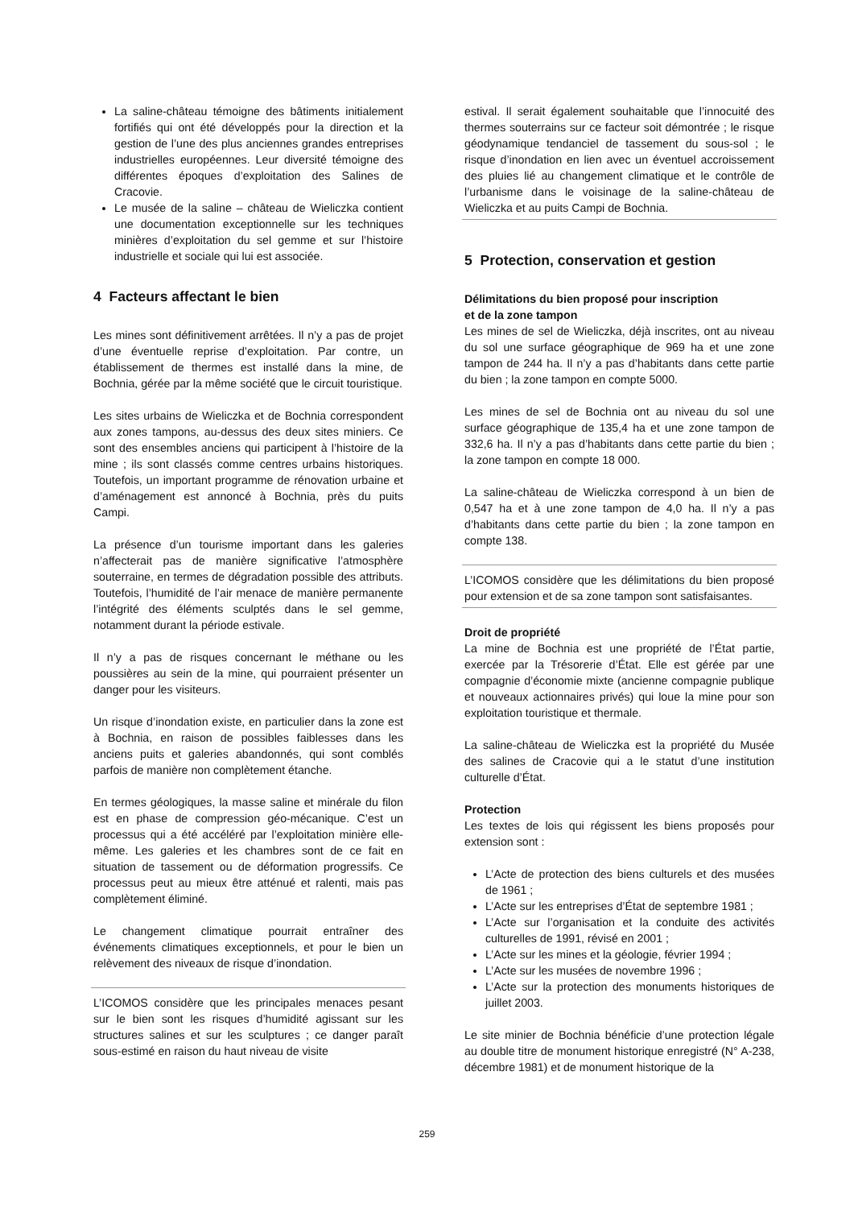La saline-château témoigne des bâtiments initialement fortifiés qui ont été développés pour la direction et la gestion de l’une des plus anciennes grandes entreprises industrielles européennes. Leur diversité témoigne des différentes époques d’exploitation des Salines de Cracovie.
Le musée de la saline – château de Wieliczka contient une documentation exceptionnelle sur les techniques minières d’exploitation du sel gemme et sur l’histoire industrielle et sociale qui lui est associée.
4 Facteurs affectant le bien
Les mines sont définitivement arrêtées. Il n’y a pas de projet d’une éventuelle reprise d’exploitation. Par contre, un établissement de thermes est installé dans la mine, de Bochnia, gérée par la même société que le circuit touristique.
Les sites urbains de Wieliczka et de Bochnia correspondent aux zones tampons, au-dessus des deux sites miniers. Ce sont des ensembles anciens qui participent à l’histoire de la mine ; ils sont classés comme centres urbains historiques. Toutefois, un important programme de rénovation urbaine et d’aménagement est annoncé à Bochnia, près du puits Campi.
La présence d’un tourisme important dans les galeries n’affecterait pas de manière significative l’atmosphère souterraine, en termes de dégradation possible des attributs. Toutefois, l’humidité de l’air menace de manière permanente l’intégrité des éléments sculptés dans le sel gemme, notamment durant la période estivale.
Il n’y a pas de risques concernant le méthane ou les poussières au sein de la mine, qui pourraient présenter un danger pour les visiteurs.
Un risque d’inondation existe, en particulier dans la zone est à Bochnia, en raison de possibles faiblesses dans les anciens puits et galeries abandonnés, qui sont comblés parfois de manière non complètement étanche.
En termes géologiques, la masse saline et minérale du filon est en phase de compression géo-mécanique. C’est un processus qui a été accéléré par l’exploitation minière elle-même. Les galeries et les chambres sont de ce fait en situation de tassement ou de déformation progressifs. Ce processus peut au mieux être atténué et ralenti, mais pas complètement éliminé.
Le changement climatique pourrait entraîner des événements climatiques exceptionnels, et pour le bien un relèvement des niveaux de risque d’inondation.
L’ICOMOS considère que les principales menaces pesant sur le bien sont les risques d’humidité agissant sur les structures salines et sur les sculptures ; ce danger paraît sous-estimé en raison du haut niveau de visite
estival. Il serait également souhaitable que l’innocuité des thermes souterrains sur ce facteur soit démontrée ; le risque géodynamique tendanciel de tassement du sous-sol ; le risque d’inondation en lien avec un éventuel accroissement des pluies lié au changement climatique et le contrôle de l’urbanisme dans le voisinage de la saline-château de Wieliczka et au puits Campi de Bochnia.
5 Protection, conservation et gestion
Délimitations du bien proposé pour inscription
et de la zone tampon
Les mines de sel de Wieliczka, déjà inscrites, ont au niveau du sol une surface géographique de 969 ha et une zone tampon de 244 ha. Il n’y a pas d’habitants dans cette partie du bien ; la zone tampon en compte 5000.
Les mines de sel de Bochnia ont au niveau du sol une surface géographique de 135,4 ha et une zone tampon de 332,6 ha. Il n’y a pas d’habitants dans cette partie du bien ; la zone tampon en compte 18 000.
La saline-château de Wieliczka correspond à un bien de 0,547 ha et à une zone tampon de 4,0 ha. Il n’y a pas d’habitants dans cette partie du bien ; la zone tampon en compte 138.
L’ICOMOS considère que les délimitations du bien proposé pour extension et de sa zone tampon sont satisfaisantes.
Droit de propriété
La mine de Bochnia est une propriété de l’État partie, exercée par la Trésorerie d’État. Elle est gérée par une compagnie d’économie mixte (ancienne compagnie publique et nouveaux actionnaires privés) qui loue la mine pour son exploitation touristique et thermale.
La saline-château de Wieliczka est la propriété du Musée des salines de Cracovie qui a le statut d’une institution culturelle d’État.
Protection
Les textes de lois qui régissent les biens proposés pour extension sont :
L’Acte de protection des biens culturels et des musées de 1961 ;
L’Acte sur les entreprises d’État de septembre 1981 ;
L’Acte sur l’organisation et la conduite des activités culturelles de 1991, révisé en 2001 ;
L’Acte sur les mines et la géologie, février 1994 ;
L’Acte sur les musées de novembre 1996 ;
L’Acte sur la protection des monuments historiques de juillet 2003.
Le site minier de Bochnia bénéficie d’une protection légale au double titre de monument historique enregistré (N° A-238, décembre 1981) et de monument historique de la
259